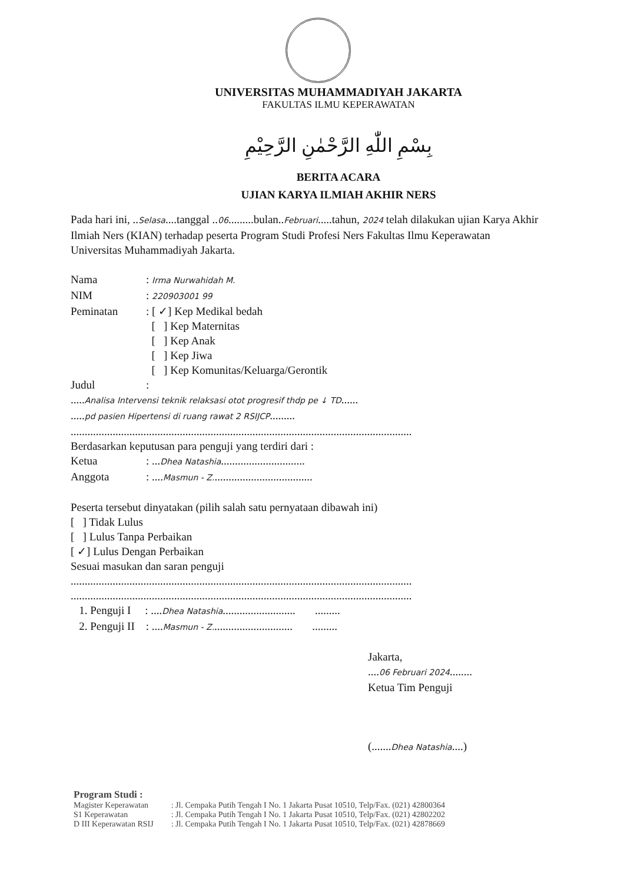UNIVERSITAS MUHAMMADIYAH JAKARTA
FAKULTAS ILMU KEPERAWATAN
بِسْمِ اللّٰهِ الرَّحْمٰنِ الرَّحِيْمِ
BERITA ACARA
UJIAN KARYA ILMIAH AKHIR NERS
Pada hari ini, ..Selasa....tanggal ..06.........bulan..Februari.....tahun, 2024 telah dilakukan ujian Karya Akhir Ilmiah Ners (KIAN) terhadap peserta Program Studi Profesi Ners Fakultas Ilmu Keperawatan Universitas Muhammadiyah Jakarta.
Nama: Irma Nurwahidah M.
NIM: 220903001 99
Peminatan: [ ✓] Kep Medikal bedah
[ ] Kep Maternitas
[ ] Kep Anak
[ ] Kep Jiwa
[ ] Kep Komunitas/Keluarga/Gerontik
Judul:
.....Analisa Intervensi teknik relaksasi otot progresif thdp pe ↓ TD......
.....pd pasien Hipertensi di ruang rawat 2 RSIJCP.........
..........................................................................................................................
Berdasarkan keputusan para penguji yang terdiri dari :
Ketua: ...Dhea Natashia..............................
Anggota: ....Masmun - Z....................................
Peserta tersebut dinyatakan (pilih salah satu pernyataan dibawah ini)
[ ] Tidak Lulus
[ ] Lulus Tanpa Perbaikan
[ ✓] Lulus Dengan Perbaikan
Sesuai masukan dan saran penguji
..........................................................................................................................
..........................................................................................................................
1. Penguji I : ....Dhea Natashia.......................... .........
2. Penguji II : ....Masmun - Z............................. .........
Jakarta,
....06 Februari 2024........
Ketua Tim Penguji
(.......Dhea Natashia....)
Program Studi :
Magister Keperawatan
S1 Keperawatan
D III Keperawatan RSIJ
: Jl. Cempaka Putih Tengah I No. 1 Jakarta Pusat 10510, Telp/Fax. (021) 42800364
: Jl. Cempaka Putih Tengah I No. 1 Jakarta Pusat 10510, Telp/Fax. (021) 42802202
: Jl. Cempaka Putih Tengah I No. 1 Jakarta Pusat 10510, Telp/Fax. (021) 42878669